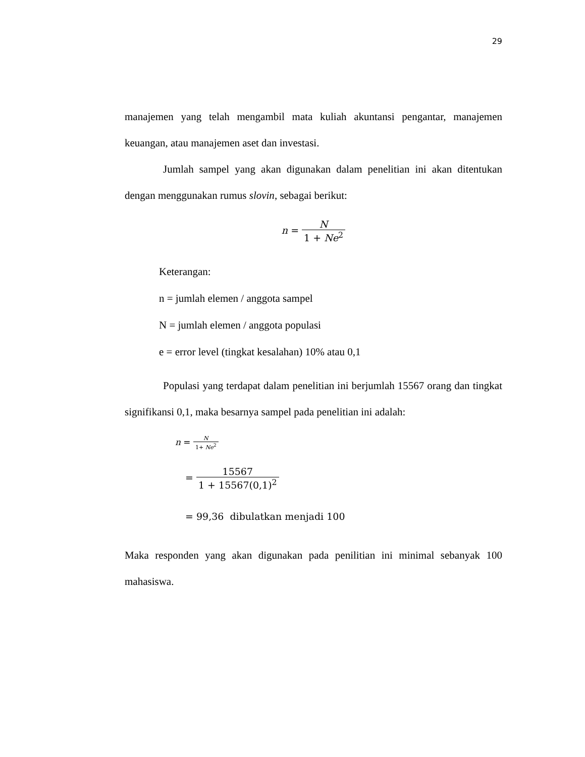29
manajemen yang telah mengambil mata kuliah akuntansi pengantar, manajemen keuangan, atau manajemen aset dan investasi.
Jumlah sampel yang akan digunakan dalam penelitian ini akan ditentukan dengan menggunakan rumus slovin, sebagai berikut:
n = N 1 + Ne<sup>2</sup>
Keterangan:
n = jumlah elemen / anggota sampel
N = jumlah elemen / anggota populasi
e = error level (tingkat kesalahan) 10% atau 0,1
Populasi yang terdapat dalam penelitian ini berjumlah 15567 orang dan tingkat signifikansi 0,1, maka besarnya sampel pada penelitian ini adalah:
n = N 1+ Ne<sup>2</sup>
= 15567 1 + 15567(0,1)<sup>2</sup>
= 99,36 dibulatkan menjadi 100
Maka responden yang akan digunakan pada penilitian ini minimal sebanyak 100 mahasiswa.